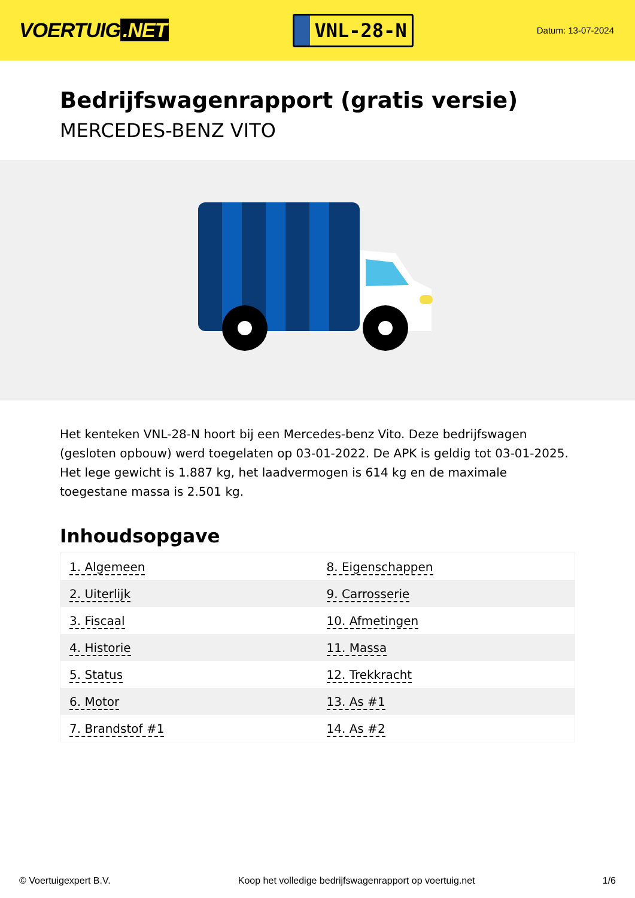VOERTUIG.NET
VNL-28-N
Datum: 13-07-2024
Bedrijfswagenrapport (gratis versie)
MERCEDES-BENZ VITO
Het kenteken VNL-28-N hoort bij een Mercedes-benz Vito. Deze bedrijfswagen (gesloten opbouw) werd toegelaten op 03-01-2022. De APK is geldig tot 03-01-2025. Het lege gewicht is 1.887 kg, het laadvermogen is 614 kg en de maximale toegestane massa is 2.501 kg.
Inhoudsopgave
| 1. Algemeen | 8. Eigenschappen |
| 2. Uiterlijk | 9. Carrosserie |
| 3. Fiscaal | 10. Afmetingen |
| 4. Historie | 11. Massa |
| 5. Status | 12. Trekkracht |
| 6. Motor | 13. As #1 |
| 7. Brandstof #1 | 14. As #2 |
© Voertuigexpert B.V. Koop het volledige bedrijfswagenrapport op voertuig.net
1/6